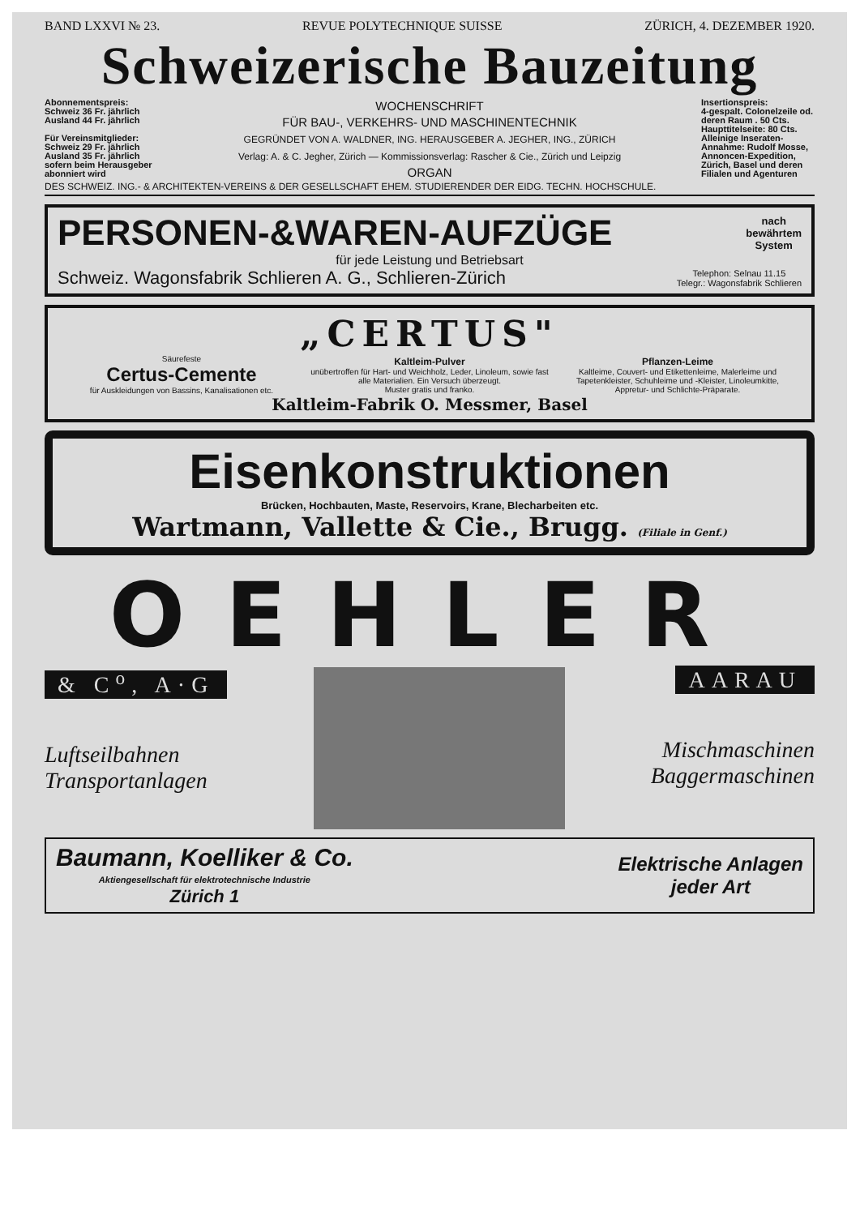BAND LXXVI № 23. REVUE POLYTECHNIQUE SUISSE ZÜRICH, 4. DEZEMBER 1920.
Schweizerische Bauzeitung
Abonnementspreis:
Schweiz 36 Fr. jährlich
Ausland 44 Fr. jährlich
Für Vereinsmitglieder:
Schweiz 29 Fr. jährlich
Ausland 35 Fr. jährlich
sofern beim Herausgeber abonniert wird
WOCHENSCHRIFT
FÜR BAU-, VERKEHRS- UND MASCHINENTECHNIK
GEGRÜNDET VON A. WALDNER, ING. HERAUSGEBER A. JEGHER, ING., ZÜRICH
Verlag: A. & C. Jegher, Zürich — Kommissionsverlag: Rascher & Cie., Zürich und Leipzig
ORGAN
Insertionspreis:
4-gespalt. Colonelzeile od. deren Raum . 50 Cts.
Haupttitelseite: 80 Cts.
Alleinige Inseraten-Annahme: Rudolf Mosse, Annoncen-Expedition, Zürich, Basel und deren Filialen und Agenturen
DES SCHWEIZ. ING.- & ARCHITEKTEN-VEREINS & DER GESELLSCHAFT EHEM. STUDIERENDER DER EIDG. TECHN. HOCHSCHULE.
PERSONEN-&WAREN-AUFZÜGE nach
bewährtem
System
für jede Leistung und Betriebsart
Schweiz. Wagonsfabrik Schlieren A. G., Schlieren-Zürich Telephon: Selnau 11.15
Telegr.: Wagonsfabrik Schlieren
„CERTUS"
Säurefeste
Certus-Cemente
für Auskleidungen von Bassins, Kanalisationen etc.
Kaltleim-Pulver
unübertroffen für Hart- und Weichholz, Leder, Linoleum, sowie fast alle Materialien. Ein Versuch überzeugt.
Muster gratis und franko.
Pflanzen-Leime
Kaltleime, Couvert- und Etikettenleime, Malerleime und Tapetenkleister, Schuhleime und -Kleister, Linoleumkitte, Appretur- und Schlichte-Präparate.
Kaltleim-Fabrik O. Messmer, Basel
Eisenkonstruktionen
Brücken, Hochbauten, Maste, Reservoirs, Krane, Blecharbeiten etc.
Wartmann, Vallette & Cie., Brugg. (Filiale in Genf.)
OEHLER
& C<sup>o</sup>, A·G
Luftseilbahnen
Transportanlagen
AARAU
Mischmaschinen
Baggermaschinen
Baumann, Koelliker & Co.
Aktiengesellschaft für elektrotechnische Industrie
Zürich 1
Elektrische Anlagen
jeder Art